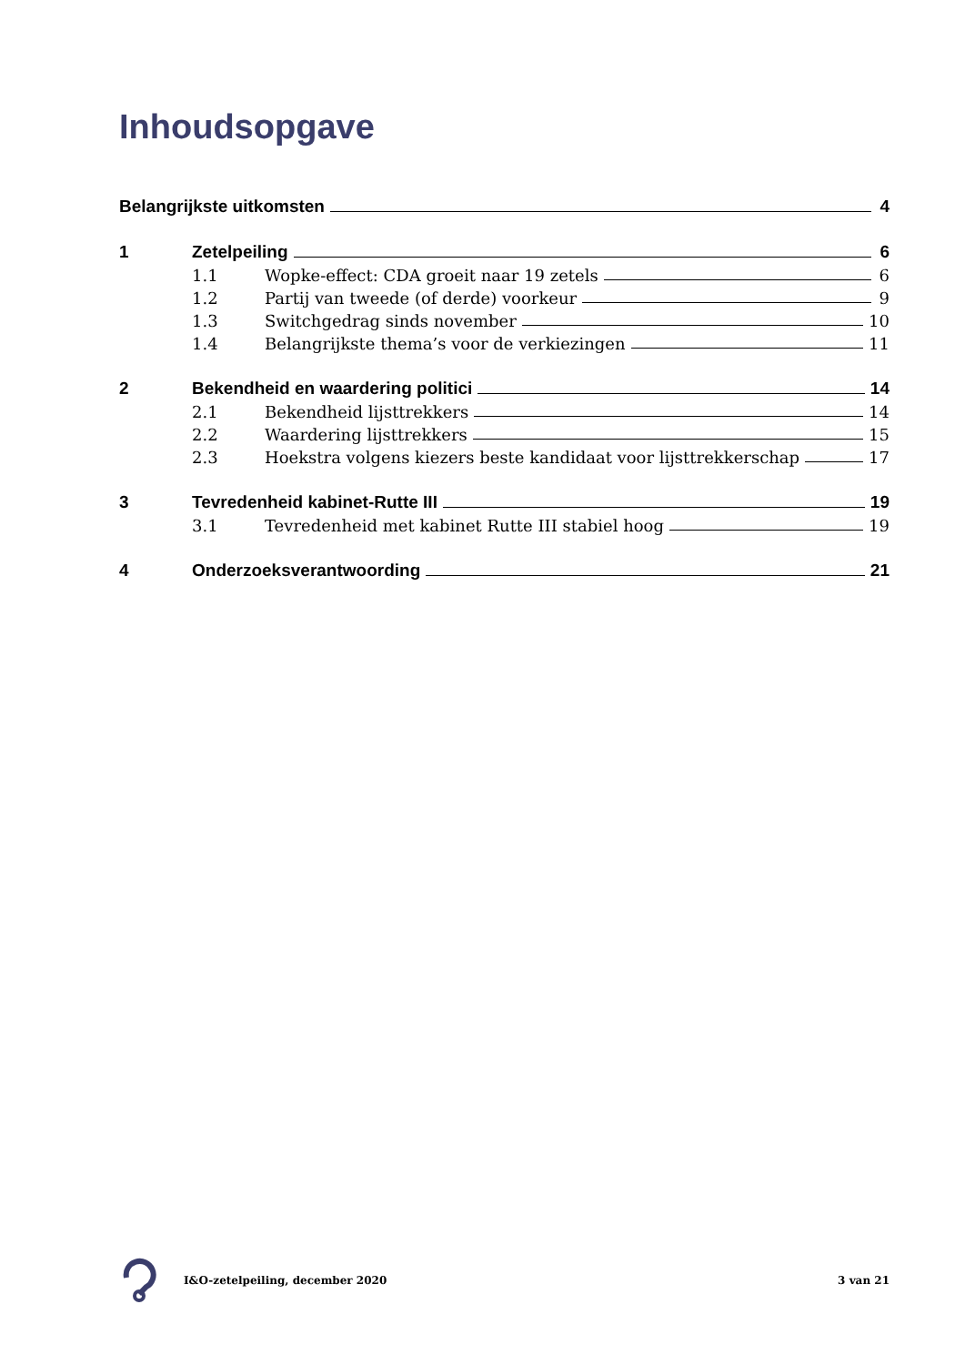Inhoudsopgave
Belangrijkste uitkomsten 4
1 Zetelpeiling 6
1.1 Wopke-effect: CDA groeit naar 19 zetels 6
1.2 Partij van tweede (of derde) voorkeur 9
1.3 Switchgedrag sinds november 10
1.4 Belangrijkste thema’s voor de verkiezingen 11
2 Bekendheid en waardering politici 14
2.1 Bekendheid lijsttrekkers 14
2.2 Waardering lijsttrekkers 15
2.3 Hoekstra volgens kiezers beste kandidaat voor lijsttrekkerschap 17
3 Tevredenheid kabinet-Rutte III 19
3.1 Tevredenheid met kabinet Rutte III stabiel hoog 19
4 Onderzoeksverantwoording 21
I&O-zetelpeiling, december 2020 3 van 21